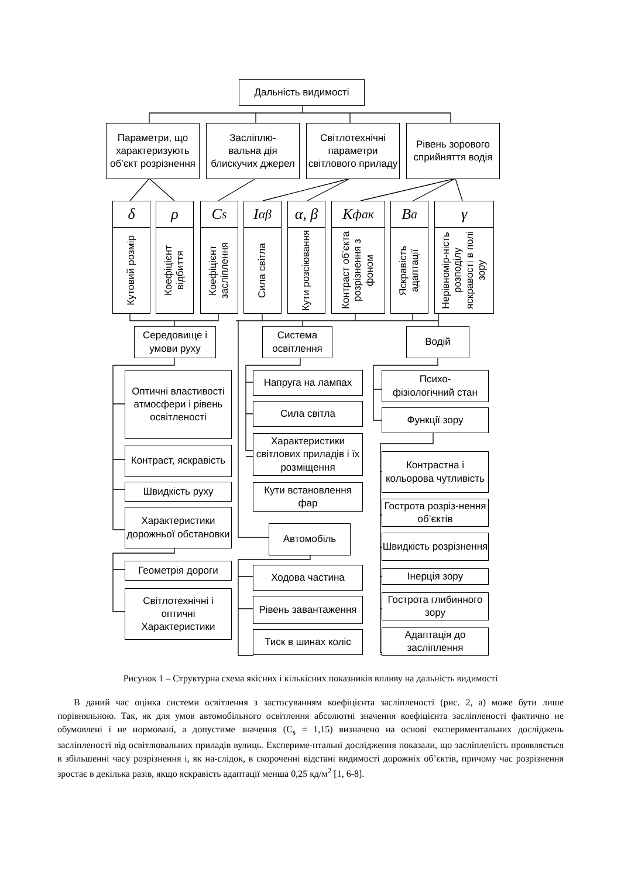Дальність видимості
Параметри, що характеризують об’єкт розрізнення
Засліплю-
вальна дія блискучих джерел
Світлотехнічні параметри світлового приладу
Рівень зорового сприйняття водія
δ ρ C<sub>s</sub> I<sub>αβ</sub> α, β K<sub>фак</sub> B<sub>a</sub> γ
Кутовий розмір
Коефіцієнт відбиття
Коефіцієнт засліплення
Сила світла
Кути розсіювання
Контраст об’єкта розрізнення з фоном
Яскравість адаптації
Нерівномір-ність розподілу яскравості в полі зору
Середовище і умови руху
Система освітлення
Водій
Оптичні властивості атмосфери і рівень освітленості
Контраст, яскравість
Швидкість руху
Характеристики дорожньої обстановки
Геометрія дороги
Світлотехнічні і оптичні Характеристики
Напруга на лампах
Сила світла
Характеристики світлових приладів і їх розміщення
Кути встановлення фар
Автомобіль
Ходова частина
Рівень завантаження
Тиск в шинах коліс
Психо-
фізіологічний стан
Функції зору
Контрастна і кольорова чутливість
Гострота розріз-нення об’єктів
Швидкість розрізнення
Інерція зору
Гострота глибинного зору
Адаптація до засліплення
Рисунок 1 – Структурна схема якісних і кількісних показників впливу на дальність видимості
В даний час оцінка системи освітлення з застосуванням коефіцієнта засліпленості (рис. 2, а) може бути лише порівняльною. Так, як для умов автомобільного освітлення абсолютні значення коефіцієнта засліпленості фактично не обумовлені і не нормовані, а допустиме значення (C<sub>s</sub> = 1,15) визначено на основі експериментальних досліджень засліпленості від освітлювальних приладів вулиць. Експериме-нтальні дослідження показали, що засліпленість проявляється в збільшенні часу розрізнення і, як на-слідок, в скороченні відстані видимості дорожніх об’єктів, причому час розрізнення зростає в декілька разів, якщо яскравість адаптації менша 0,25 кд/м<sup>2</sup> [1, 6-8].